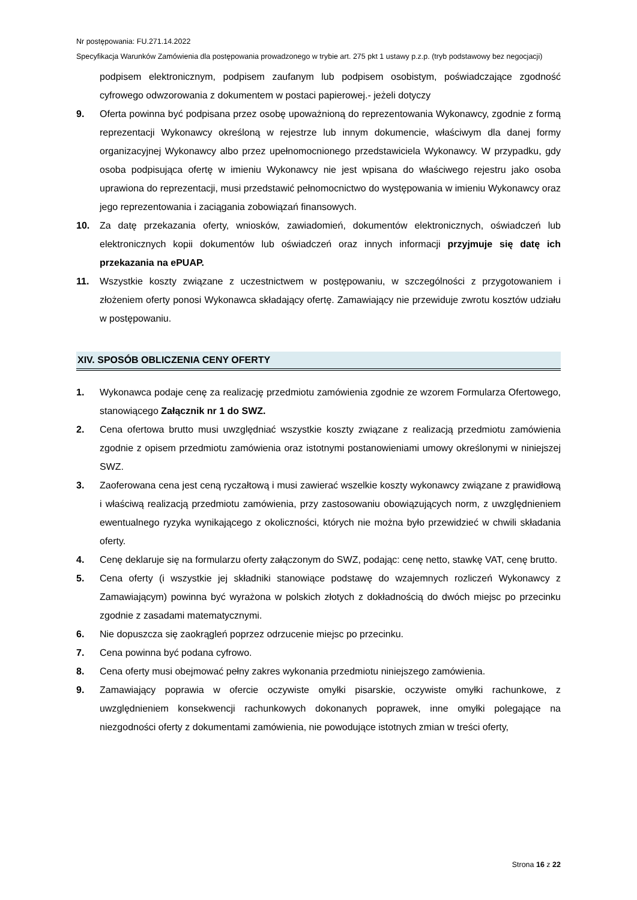Nr postępowania: FU.271.14.2022
Specyfikacja Warunków Zamówienia dla postępowania prowadzonego w trybie art. 275 pkt 1 ustawy p.z.p. (tryb podstawowy bez negocjacji)
podpisem elektronicznym, podpisem zaufanym lub podpisem osobistym, poświadczające zgodność cyfrowego odwzorowania z dokumentem w postaci papierowej.- jeżeli dotyczy
9. Oferta powinna być podpisana przez osobę upoważnioną do reprezentowania Wykonawcy, zgodnie z formą reprezentacji Wykonawcy określoną w rejestrze lub innym dokumencie, właściwym dla danej formy organizacyjnej Wykonawcy albo przez upełnomocnionego przedstawiciela Wykonawcy. W przypadku, gdy osoba podpisująca ofertę w imieniu Wykonawcy nie jest wpisana do właściwego rejestru jako osoba uprawiona do reprezentacji, musi przedstawić pełnomocnictwo do występowania w imieniu Wykonawcy oraz jego reprezentowania i zaciągania zobowiązań finansowych.
10. Za datę przekazania oferty, wniosków, zawiadomień, dokumentów elektronicznych, oświadczeń lub elektronicznych kopii dokumentów lub oświadczeń oraz innych informacji przyjmuje się datę ich przekazania na ePUAP.
11. Wszystkie koszty związane z uczestnictwem w postępowaniu, w szczególności z przygotowaniem i złożeniem oferty ponosi Wykonawca składający ofertę. Zamawiający nie przewiduje zwrotu kosztów udziału w postępowaniu.
XIV. SPOSÓB OBLICZENIA CENY OFERTY
1. Wykonawca podaje cenę za realizację przedmiotu zamówienia zgodnie ze wzorem Formularza Ofertowego, stanowiącego Załącznik nr 1 do SWZ.
2. Cena ofertowa brutto musi uwzględniać wszystkie koszty związane z realizacją przedmiotu zamówienia zgodnie z opisem przedmiotu zamówienia oraz istotnymi postanowieniami umowy określonymi w niniejszej SWZ.
3. Zaoferowana cena jest ceną ryczałtową i musi zawierać wszelkie koszty wykonawcy związane z prawidłową i właściwą realizacją przedmiotu zamówienia, przy zastosowaniu obowiązujących norm, z uwzględnieniem ewentualnego ryzyka wynikającego z okoliczności, których nie można było przewidzieć w chwili składania oferty.
4. Cenę deklaruje się na formularzu oferty załączonym do SWZ, podając: cenę netto, stawkę VAT, cenę brutto.
5. Cena oferty (i wszystkie jej składniki stanowiące podstawę do wzajemnych rozliczeń Wykonawcy z Zamawiającym) powinna być wyrażona w polskich złotych z dokładnością do dwóch miejsc po przecinku zgodnie z zasadami matematycznymi.
6. Nie dopuszcza się zaokrągleń poprzez odrzucenie miejsc po przecinku.
7. Cena powinna być podana cyfrowo.
8. Cena oferty musi obejmować pełny zakres wykonania przedmiotu niniejszego zamówienia.
9. Zamawiający poprawia w ofercie oczywiste omyłki pisarskie, oczywiste omyłki rachunkowe, z uwzględnieniem konsekwencji rachunkowych dokonanych poprawek, inne omyłki polegające na niezgodności oferty z dokumentami zamówienia, nie powodujące istotnych zmian w treści oferty,
Strona 16 z 22